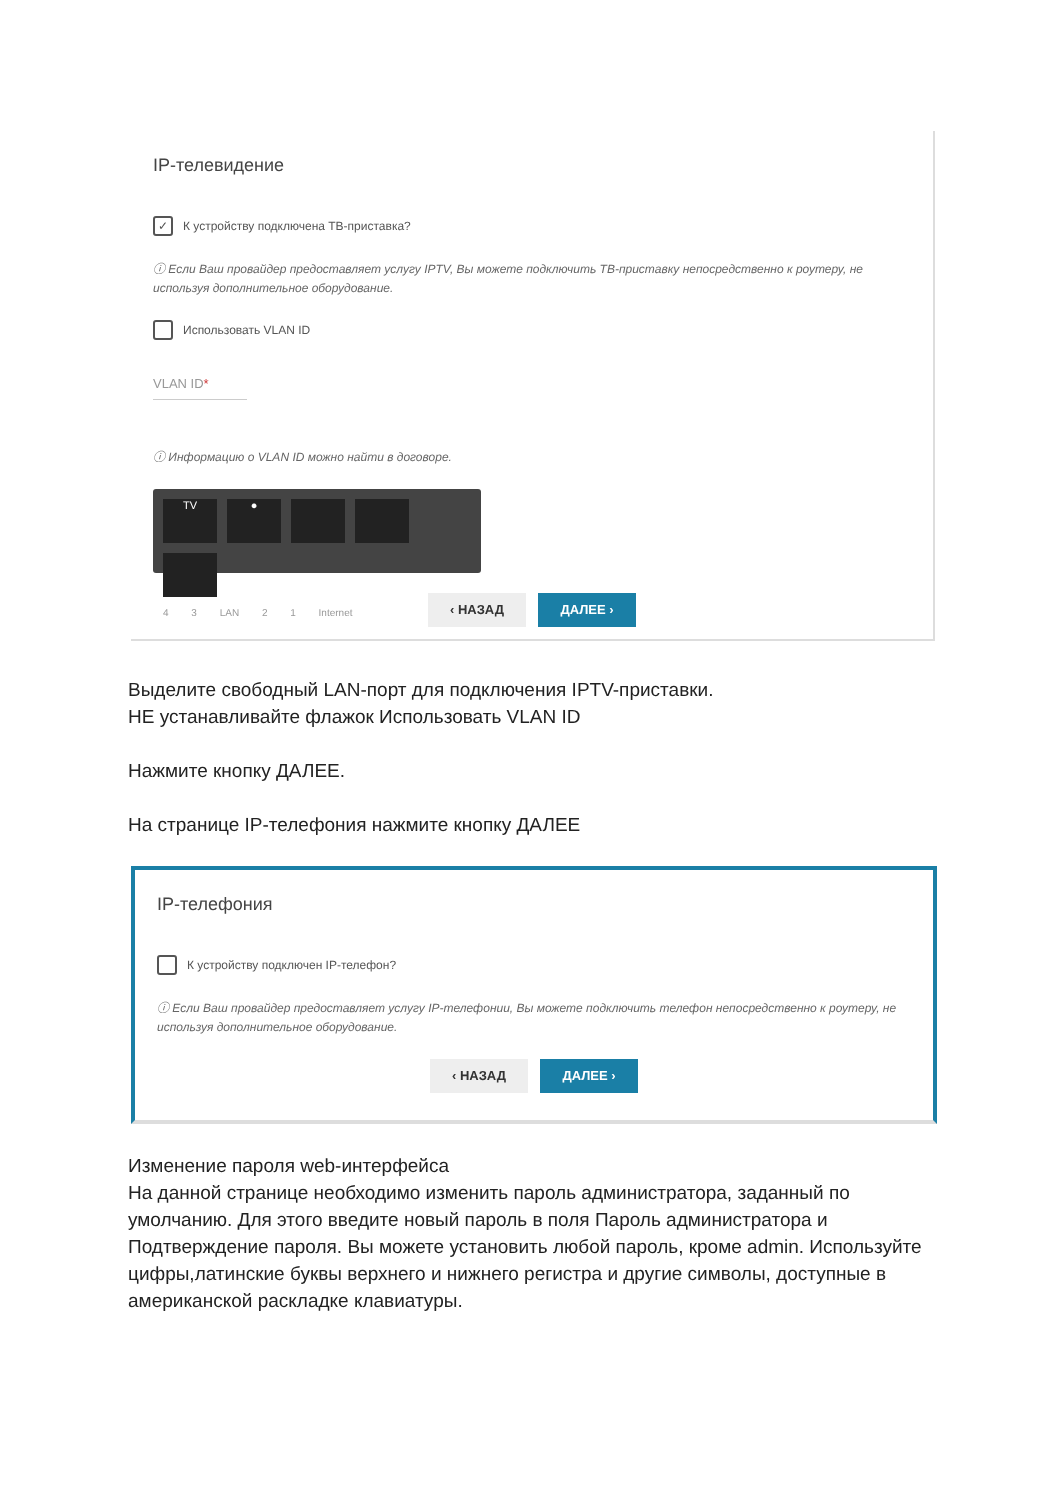IP-телевидение
✓
К устройству подключена ТВ-приставка?
ⓘ Если Ваш провайдер предоставляет услугу IPTV, Вы можете подключить ТВ-приставку непосредственно к роутеру, не используя дополнительное оборудование.
Использовать VLAN ID
VLAN ID*
ⓘ Информацию о VLAN ID можно найти в договоре.
TV
●
4 3 LAN 2 1 Internet
‹ НАЗАД ДАЛЕЕ ›
Выделите свободный LAN-порт для подключения IPTV-приставки.
НЕ устанавливайте флажок Использовать VLAN ID
Нажмите кнопку ДАЛЕЕ.
На странице IP-телефония нажмите кнопку ДАЛЕЕ
IP-телефония
К устройству подключен IP-телефон?
ⓘ Если Ваш провайдер предоставляет услугу IP-телефонии, Вы можете подключить телефон непосредственно к роутеру, не используя дополнительное оборудование.
‹ НАЗАД ДАЛЕЕ ›
Изменение пароля web-интерфейса
На данной странице необходимо изменить пароль администратора, заданный по умолчанию. Для этого введите новый пароль в поля Пароль администратора и Подтверждение пароля. Вы можете установить любой пароль, кроме admin. Используйте цифры,латинские буквы верхнего и нижнего регистра и другие символы, доступные в американской раскладке клавиатуры.